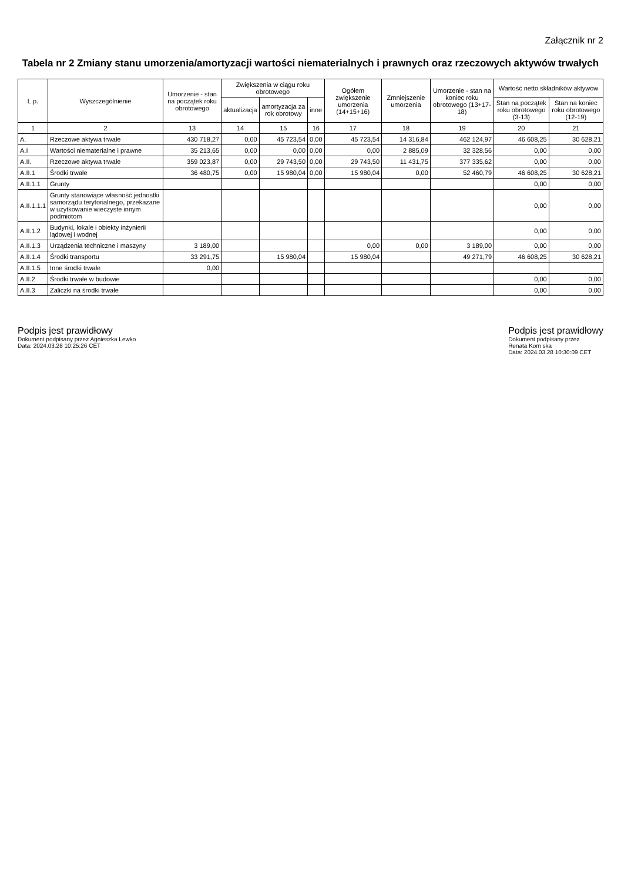Załącznik nr 2
Tabela nr 2 Zmiany stanu umorzenia/amortyzacji wartości niematerialnych i prawnych oraz rzeczowych aktywów trwałych
| L.p. | Wyszczególnienie | Umorzenie - stan na początek roku obrotowego | Zwiększenia w ciągu roku obrotowego | | | Ogółem zwiększenie umorzenia (14+15+16) | Zmniejszenie umorzenia | Umorzenie - stan na koniec roku obrotowego (13+17-18) | Wartość netto składników aktywów | |
| --- | --- | --- | --- | --- | --- | --- | --- | --- | --- | --- |
| | | | aktualizacja | amortyzacja za rok obrotowy | inne | | | | Stan na początek roku obrotowego (3-13) | Stan na koniec roku obrotowego (12-19) |
| 1 | 2 | 13 | 14 | 15 | 16 | 17 | 18 | 19 | 20 | 21 |
| A. | Rzeczowe aktywa trwałe | 430 718,27 | 0,00 | 45 723,54 | 0,00 | 45 723,54 | 14 316,84 | 462 124,97 | 46 608,25 | 30 628,21 |
| A.I | Wartości niematerialne i prawne | 35 213,65 | 0,00 | 0,00 | 0,00 | 0,00 | 2 885,09 | 32 328,56 | 0,00 | 0,00 |
| A.II. | Rzeczowe aktywa trwałe | 359 023,87 | 0,00 | 29 743,50 | 0,00 | 29 743,50 | 11 431,75 | 377 335,62 | 0,00 | 0,00 |
| A.II.1 | Środki trwałe | 36 480,75 | 0,00 | 15 980,04 | 0,00 | 15 980,04 | 0,00 | 52 460,79 | 46 608,25 | 30 628,21 |
| A.II.1.1 | Grunty | | | | | | | | 0,00 | 0,00 |
| A.II.1.1.1 | Grunty stanowiące własność jednostki samorządu terytorialnego, przekazane w użytkowanie wieczyste innym podmiotom | | | | | | | | 0,00 | 0,00 |
| A.II.1.2 | Budynki, lokale i obiekty inżynierii lądowej i wodnej | | | | | | | | 0,00 | 0,00 |
| A.II.1.3 | Urządzenia techniczne i maszyny | 3 189,00 | | | | 0,00 | 0,00 | 3 189,00 | 0,00 | 0,00 |
| A.II.1.4 | Środki transportu | 33 291,75 | | 15 980,04 | | 15 980,04 | | 49 271,79 | 46 608,25 | 30 628,21 |
| A.II.1.5 | Inne środki trwałe | 0,00 | | | | | | | | |
| A.II.2 | Środki trwałe w budowie | | | | | | | | 0,00 | 0,00 |
| A.II.3 | Zaliczki na środki trwałe | | | | | | | | 0,00 | 0,00 |
Podpis jest prawidłowy
Dokument podpisany przez Agnieszka Lewko
Data: 2024.03.28 10:25:26 CET
Podpis jest prawidłowy
Dokument podpisany przez
Renata Kom ska
Data: 2024.03.28 10:30:09 CET